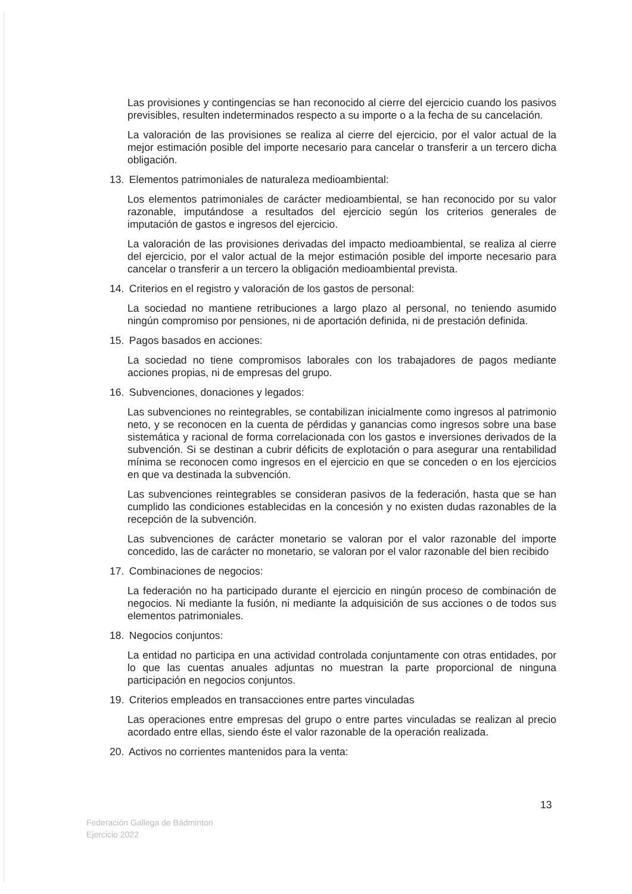Las provisiones y contingencias se han reconocido al cierre del ejercicio cuando los pasivos previsibles, resulten indeterminados respecto a su importe o a la fecha de su cancelación.
La valoración de las provisiones se realiza al cierre del ejercicio, por el valor actual de la mejor estimación posible del importe necesario para cancelar o transferir a un tercero dicha obligación.
13. Elementos patrimoniales de naturaleza medioambiental:
Los elementos patrimoniales de carácter medioambiental, se han reconocido por su valor razonable, imputándose a resultados del ejercicio según los criterios generales de imputación de gastos e ingresos del ejercicio.
La valoración de las provisiones derivadas del impacto medioambiental, se realiza al cierre del ejercicio, por el valor actual de la mejor estimación posible del importe necesario para cancelar o transferir a un tercero la obligación medioambiental prevista.
14. Criterios en el registro y valoración de los gastos de personal:
La sociedad no mantiene retribuciones a largo plazo al personal, no teniendo asumido ningún compromiso por pensiones, ni de aportación definida, ni de prestación definida.
15. Pagos basados en acciones:
La sociedad no tiene compromisos laborales con los trabajadores de pagos mediante acciones propias, ni de empresas del grupo.
16. Subvenciones, donaciones y legados:
Las subvenciones no reintegrables, se contabilizan inicialmente como ingresos al patrimonio neto, y se reconocen en la cuenta de pérdidas y ganancias como ingresos sobre una base sistemática y racional de forma correlacionada con los gastos e inversiones derivados de la subvención. Si se destinan a cubrir déficits de explotación o para asegurar una rentabilidad mínima se reconocen como ingresos en el ejercicio en que se conceden o en los ejercicios en que va destinada la subvención.
Las subvenciones reintegrables se consideran pasivos de la federación, hasta que se han cumplido las condiciones establecidas en la concesión y no existen dudas razonables de la recepción de la subvención.
Las subvenciones de carácter monetario se valoran por el valor razonable del importe concedido, las de carácter no monetario, se valoran por el valor razonable del bien recibido
17. Combinaciones de negocios:
La federación no ha participado durante el ejercicio en ningún proceso de combinación de negocios. Ni mediante la fusión, ni mediante la adquisición de sus acciones o de todos sus elementos patrimoniales.
18. Negocios conjuntos:
La entidad no participa en una actividad controlada conjuntamente con otras entidades, por lo que las cuentas anuales adjuntas no muestran la parte proporcional de ninguna participación en negocios conjuntos.
19. Criterios empleados en transacciones entre partes vinculadas
Las operaciones entre empresas del grupo o entre partes vinculadas se realizan al precio acordado entre ellas, siendo éste el valor razonable de la operación realizada.
20. Activos no corrientes mantenidos para la venta:
13
Federación Gallega de Bádminton
Ejercicio 2022